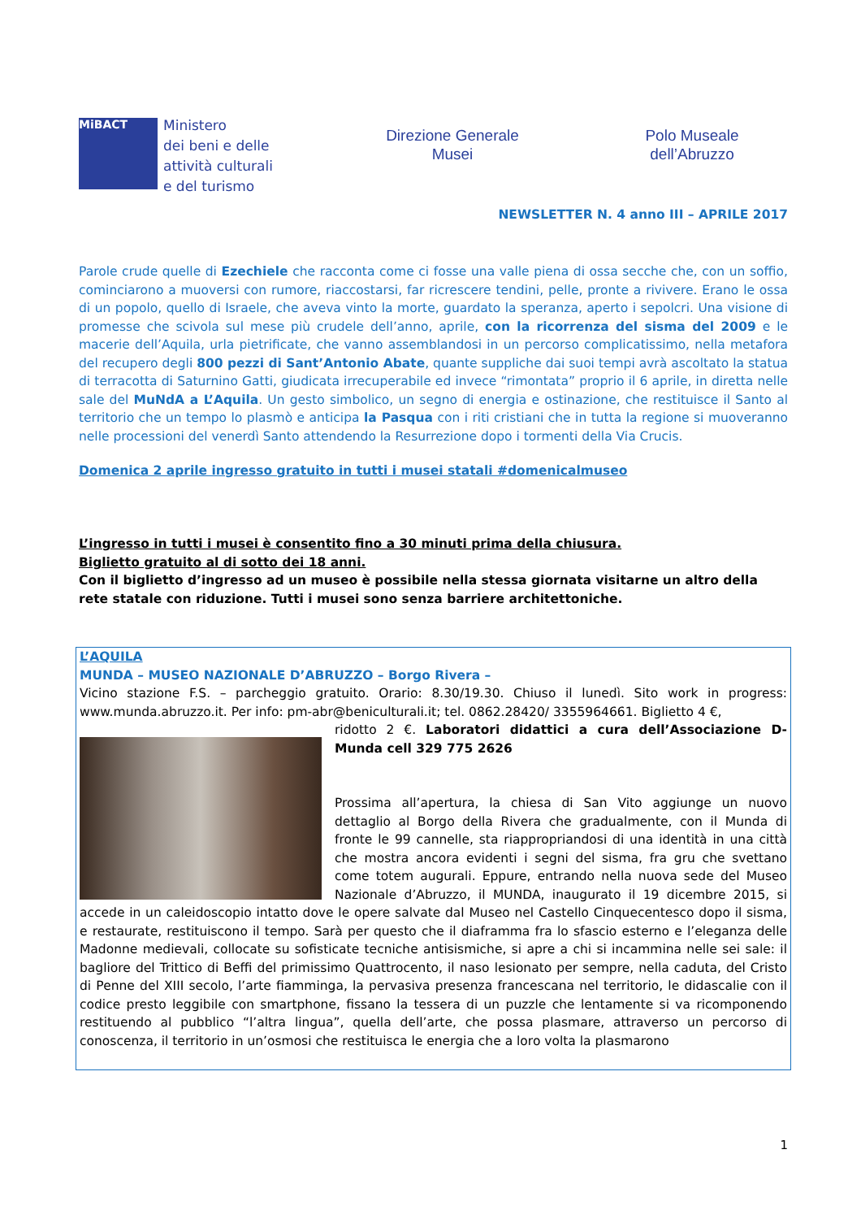MiBACT
Ministero
dei beni e delle
attività culturali
e del turismo
Direzione Generale
Musei
Polo Museale
dell’Abruzzo
NEWSLETTER N. 4 anno III – APRILE 2017
Parole crude quelle di Ezechiele che racconta come ci fosse una valle piena di ossa secche che, con un soffio, cominciarono a muoversi con rumore, riaccostarsi, far ricrescere tendini, pelle, pronte a rivivere. Erano le ossa di un popolo, quello di Israele, che aveva vinto la morte, guardato la speranza, aperto i sepolcri. Una visione di promesse che scivola sul mese più crudele dell’anno, aprile, con la ricorrenza del sisma del 2009 e le macerie dell’Aquila, urla pietrificate, che vanno assemblandosi in un percorso complicatissimo, nella metafora del recupero degli 800 pezzi di Sant’Antonio Abate, quante suppliche dai suoi tempi avrà ascoltato la statua di terracotta di Saturnino Gatti, giudicata irrecuperabile ed invece “rimontata” proprio il 6 aprile, in diretta nelle sale del MuNdA a L’Aquila. Un gesto simbolico, un segno di energia e ostinazione, che restituisce il Santo al territorio che un tempo lo plasmò e anticipa la Pasqua con i riti cristiani che in tutta la regione si muoveranno nelle processioni del venerdì Santo attendendo la Resurrezione dopo i tormenti della Via Crucis.
Domenica 2 aprile ingresso gratuito in tutti i musei statali #domenicalmuseo
L’ingresso in tutti i musei è consentito fino a 30 minuti prima della chiusura.
Biglietto gratuito al di sotto dei 18 anni.
Con il biglietto d’ingresso ad un museo è possibile nella stessa giornata visitarne un altro della rete statale con riduzione. Tutti i musei sono senza barriere architettoniche.
L’AQUILA
MUNDA – MUSEO NAZIONALE D’ABRUZZO – Borgo Rivera –
Vicino stazione F.S. – parcheggio gratuito. Orario: 8.30/19.30. Chiuso il lunedì. Sito work in progress: www.munda.abruzzo.it. Per info: pm-abr@beniculturali.it; tel. 0862.28420/ 3355964661. Biglietto 4 €,
ridotto 2 €. Laboratori didattici a cura dell’Associazione D-Munda cell 329 775 2626
Prossima all’apertura, la chiesa di San Vito aggiunge un nuovo dettaglio al Borgo della Rivera che gradualmente, con il Munda di fronte le 99 cannelle, sta riappropriandosi di una identità in una città che mostra ancora evidenti i segni del sisma, fra gru che svettano come totem augurali. Eppure, entrando nella nuova sede del Museo Nazionale d’Abruzzo, il MUNDA, inaugurato il 19 dicembre 2015, si accede in un caleidoscopio intatto dove le opere salvate dal Museo nel Castello Cinquecentesco dopo il sisma, e restaurate, restituiscono il tempo. Sarà per questo che il diaframma fra lo sfascio esterno e l’eleganza delle Madonne medievali, collocate su sofisticate tecniche antisismiche, si apre a chi si incammina nelle sei sale: il bagliore del Trittico di Beffi del primissimo Quattrocento, il naso lesionato per sempre, nella caduta, del Cristo di Penne del XIII secolo, l’arte fiamminga, la pervasiva presenza francescana nel territorio, le didascalie con il codice presto leggibile con smartphone, fissano la tessera di un puzzle che lentamente si va ricomponendo restituendo al pubblico “l’altra lingua”, quella dell’arte, che possa plasmare, attraverso un percorso di conoscenza, il territorio in un’osmosi che restituisca le energia che a loro volta la plasmarono
1